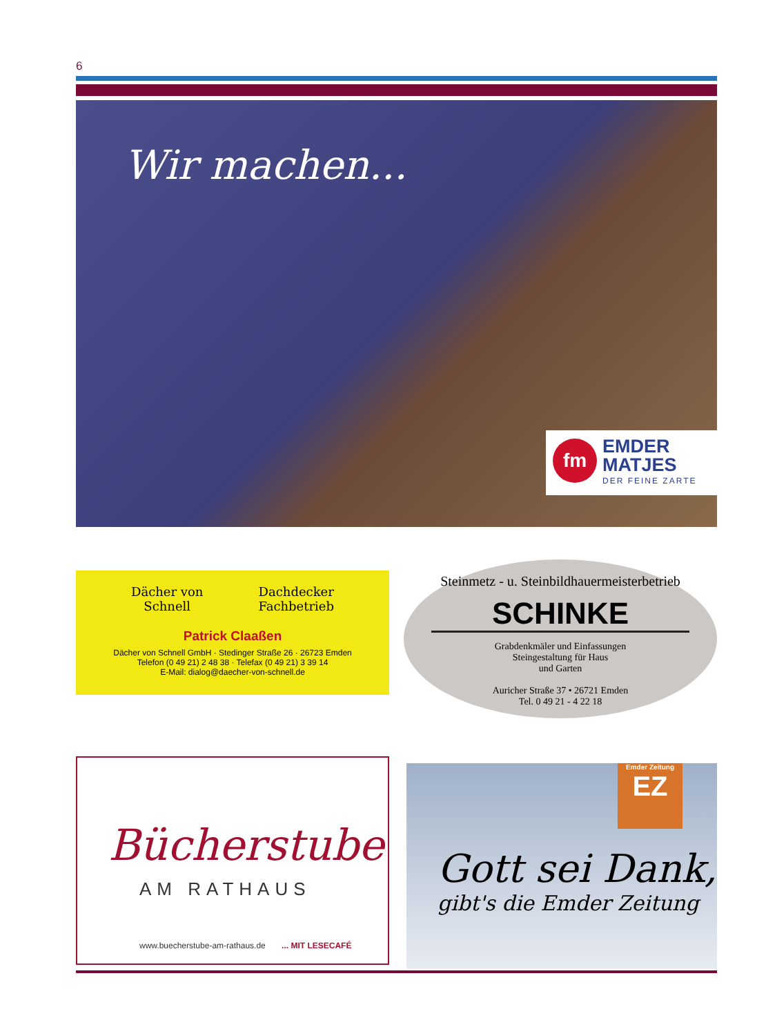6
Wir machen...
fm
EMDER
MATJES
DER FEINE ZARTE
Dächer von
Schnell Dachdecker
Fachbetrieb
Patrick Claaßen
Dächer von Schnell GmbH · Stedinger Straße 26 · 26723 Emden
Telefon (0 49 21) 2 48 38 · Telefax (0 49 21) 3 39 14
E-Mail: dialog@daecher-von-schnell.de
Steinmetz - u. Steinbildhauermeisterbetrieb
SCHINKE
Grabdenkmäler und Einfassungen
Steingestaltung für Haus
und Garten
Auricher Straße 37 • 26721 Emden
Tel. 0 49 21 - 4 22 18
Bücherstube
AM RATHAUS
www.buecherstube-am-rathaus.de ... MIT LESECAFÉ
Emder Zeitung
EZ
Gott sei Dank,
gibt's die Emder Zeitung